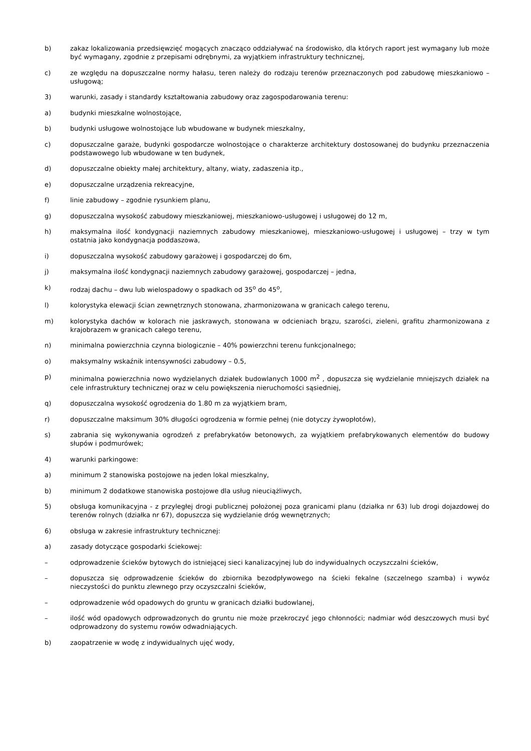b) zakaz lokalizowania przedsięwzięć mogących znacząco oddziaływać na środowisko, dla których raport jest wymagany lub może być wymagany, zgodnie z przepisami odrębnymi, za wyjątkiem infrastruktury technicznej,
c) ze względu na dopuszczalne normy hałasu, teren należy do rodzaju terenów przeznaczonych pod zabudowę mieszkaniowo – usługową;
3) warunki, zasady i standardy kształtowania zabudowy oraz zagospodarowania terenu:
a) budynki mieszkalne wolnostojące,
b) budynki usługowe wolnostojące lub wbudowane w budynek mieszkalny,
c) dopuszczalne garaże, budynki gospodarcze wolnostojące o charakterze architektury dostosowanej do budynku przeznaczenia podstawowego lub wbudowane w ten budynek,
d) dopuszczalne obiekty małej architektury, altany, wiaty, zadaszenia itp.,
e) dopuszczalne urządzenia rekreacyjne,
f) linie zabudowy – zgodnie rysunkiem planu,
g) dopuszczalna wysokość zabudowy mieszkaniowej, mieszkaniowo-usługowej i usługowej do 12 m,
h) maksymalna ilość kondygnacji naziemnych zabudowy mieszkaniowej, mieszkaniowo-usługowej i usługowej – trzy w tym ostatnia jako kondygnacja poddaszowa,
i) dopuszczalna wysokość zabudowy garażowej i gospodarczej do 6m,
j) maksymalna ilość kondygnacji naziemnych zabudowy garażowej, gospodarczej – jedna,
k) rodzaj dachu – dwu lub wielospadowy o spadkach od 35<sup>o</sup> do 45<sup>o</sup>,
l) kolorystyka elewacji ścian zewnętrznych stonowana, zharmonizowana w granicach całego terenu,
m) kolorystyka dachów w kolorach nie jaskrawych, stonowana w odcieniach brązu, szarości, zieleni, grafitu zharmonizowana z krajobrazem w granicach całego terenu,
n) minimalna powierzchnia czynna biologicznie – 40% powierzchni terenu funkcjonalnego;
o) maksymalny wskaźnik intensywności zabudowy – 0.5,
p) minimalna powierzchnia nowo wydzielanych działek budowlanych 1000 m<sup>2</sup> , dopuszcza się wydzielanie mniejszych działek na cele infrastruktury technicznej oraz w celu powiększenia nieruchomości sąsiedniej,
q) dopuszczalna wysokość ogrodzenia do 1.80 m za wyjątkiem bram,
r) dopuszczalne maksimum 30% długości ogrodzenia w formie pełnej (nie dotyczy żywopłotów),
s) zabrania się wykonywania ogrodzeń z prefabrykatów betonowych, za wyjątkiem prefabrykowanych elementów do budowy słupów i podmurówek;
4) warunki parkingowe:
a) minimum 2 stanowiska postojowe na jeden lokal mieszkalny,
b) minimum 2 dodatkowe stanowiska postojowe dla usług nieuciążliwych,
5) obsługa komunikacyjna - z przyległej drogi publicznej położonej poza granicami planu (działka nr 63) lub drogi dojazdowej do terenów rolnych (działka nr 67), dopuszcza się wydzielanie dróg wewnętrznych;
6) obsługa w zakresie infrastruktury technicznej:
a) zasady dotyczące gospodarki ściekowej:
– odprowadzenie ścieków bytowych do istniejącej sieci kanalizacyjnej lub do indywidualnych oczyszczalni ścieków,
– dopuszcza się odprowadzenie ścieków do zbiornika bezodpływowego na ścieki fekalne (szczelnego szamba) i wywóz nieczystości do punktu zlewnego przy oczyszczalni ścieków,
– odprowadzenie wód opadowych do gruntu w granicach działki budowlanej,
– ilość wód opadowych odprowadzonych do gruntu nie może przekroczyć jego chłonności; nadmiar wód deszczowych musi być odprowadzony do systemu rowów odwadniających.
b) zaopatrzenie w wodę z indywidualnych ujęć wody,